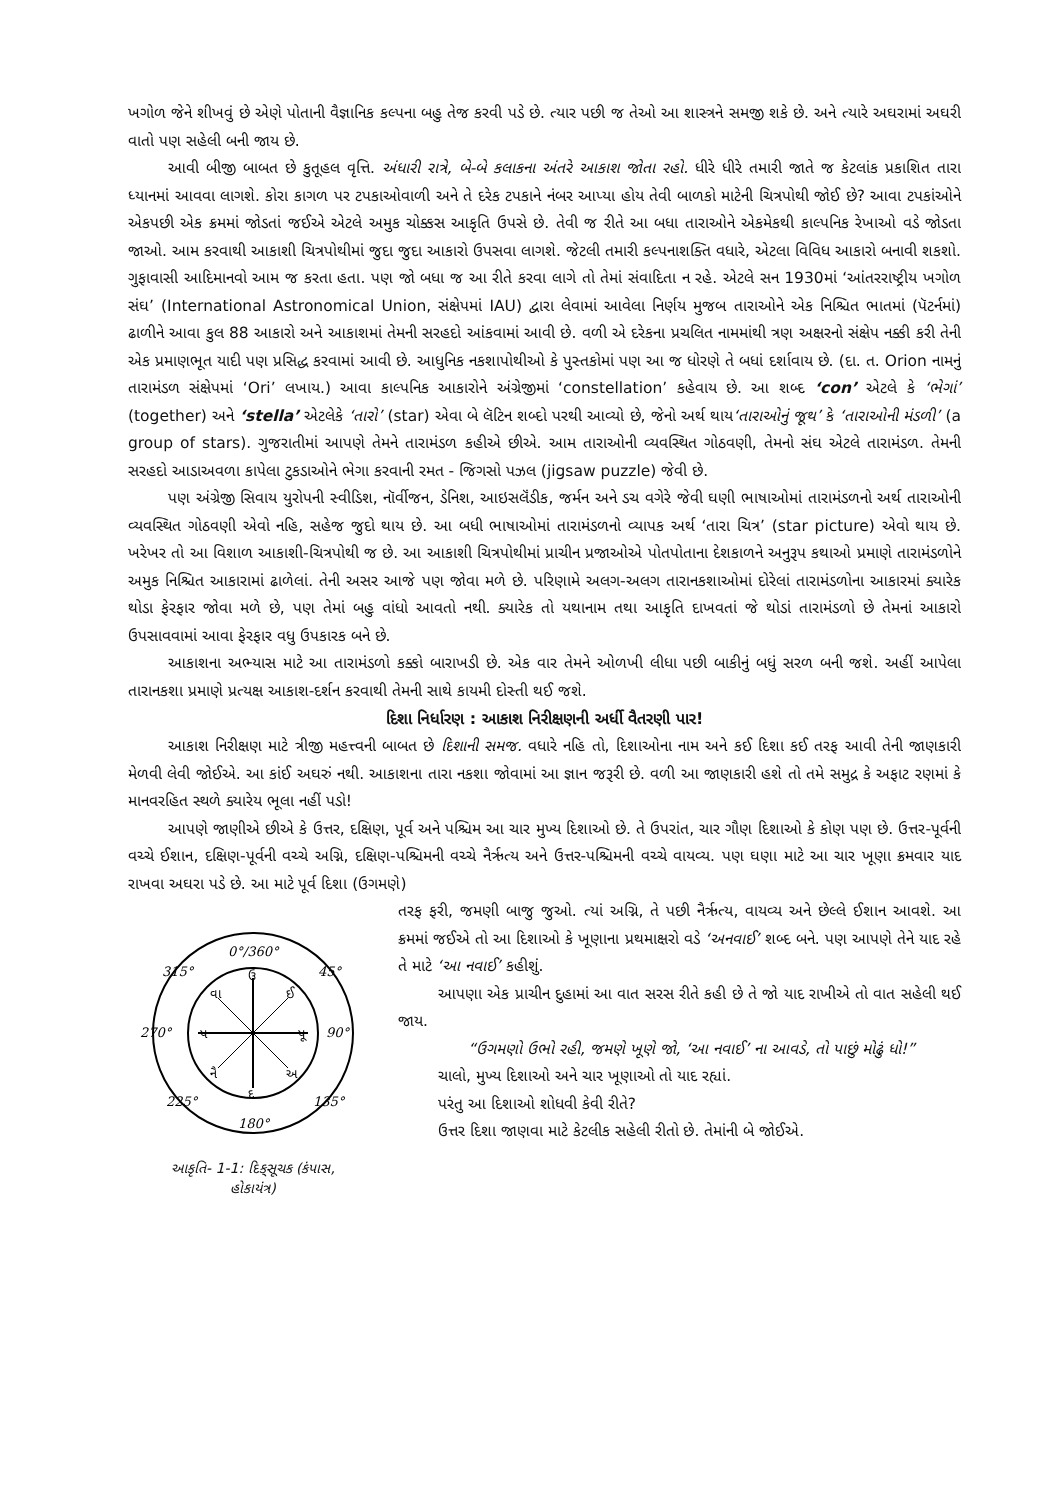ખગોળ જેને શીખવું છે એણે પોતાની વૈજ્ઞાનિક કલ્પના બહુ તેજ કરવી પડે છે. ત્યાર પછી જ તેઓ આ શાસ્ત્રને સમજી શકે છે. અને ત્યારે અઘરામાં અઘરી વાતો પણ સહેલી બની જાય છે.
આવી બીજી બાબત છે કુતૂહલ વૃત્તિ. અંધારી રાત્રે, બે-બે કલાકના અંતરે આકાશ જોતા રહો. ધીરે ધીરે તમારી જાતે જ કેટલાંક પ્રકાશિત તારા ધ્યાનમાં આવવા લાગશે. કોરા કાગળ પર ટપકાઓવાળી અને તે દરેક ટપકાને નંબર આપ્યા હોય તેવી બાળકો માટેની ચિત્રપોથી જોઈ છે? આવા ટપકાંઓને એકપછી એક ક્રમમાં જોડતાં જઈએ એટલે અમુક ચોક્કસ આકૃતિ ઉપસે છે. તેવી જ રીતે આ બધા તારાઓને એકમેકથી કાલ્પનિક રેખાઓ વડે જોડતા જાઓ. આમ કરવાથી આકાશી ચિત્રપોથીમાં જુદા જુદા આકારો ઉપસવા લાગશે. જેટલી તમારી કલ્પનાશક્તિ વધારે, એટલા વિવિધ આકારો બનાવી શકશો. ગુફાવાસી આદિમાનવો આમ જ કરતા હતા. પણ જો બધા જ આ રીતે કરવા લાગે તો તેમાં સંવાદિતા ન રહે. એટલે સન 1930માં ‘આંતરરાષ્ટ્રીય ખગોળ સંઘ’ (International Astronomical Union, સંક્ષેપમાં IAU) દ્વારા લેવામાં આવેલા નિર્ણય મુજબ તારાઓને એક નિશ્ચિત ભાતમાં (પૅટર્નમાં) ઢાળીને આવા કુલ 88 આકારો અને આકાશમાં તેમની સરહદો આંકવામાં આવી છે. વળી એ દરેકના પ્રચલિત નામમાંથી ત્રણ અક્ષરનો સંક્ષેપ નક્કી કરી તેની એક પ્રમાણભૂત યાદી પણ પ્રસિદ્ધ કરવામાં આવી છે. આધુનિક નકશાપોથીઓ કે પુસ્તકોમાં પણ આ જ ધોરણે તે બધાં દર્શાવાય છે. (દા. ત. Orion નામનું તારામંડળ સંક્ષેપમાં ‘Ori’ લખાય.) આવા કાલ્પનિક આકારોને અંગ્રેજીમાં ‘constellation’ કહેવાય છે. આ શબ્દ ‘con’ એટલે કે ‘ભેગાં’ (together) અને ‘stella’ એટલેકે ‘તારો’ (star) એવા બે લૅટિન શબ્દો પરથી આવ્યો છે, જેનો અર્થ થાય‘તારાઓનું જૂથ’ કે ‘તારાઓની મંડળી’ (a group of stars). ગુજરાતીમાં આપણે તેમને તારામંડળ કહીએ છીએ. આમ તારાઓની વ્યવસ્થિત ગોઠવણી, તેમનો સંઘ એટલે તારામંડળ. તેમની સરહદો આડાઅવળા કાપેલા ટુકડાઓને ભેગા કરવાની રમત - જિગસો પઝલ (jigsaw puzzle) જેવી છે.
પણ અંગ્રેજી સિવાય યુરોપની સ્વીડિશ, નૉર્વીજન, ડેનિશ, આઇસલૅંડીક, જર્મન અને ડચ વગેરે જેવી ઘણી ભાષાઓમાં તારામંડળનો અર્થ તારાઓની વ્યવસ્થિત ગોઠવણી એવો નહિ, સહેજ જુદો થાય છે. આ બધી ભાષાઓમાં તારામંડળનો વ્યાપક અર્થ ‘તારા ચિત્ર’ (star picture) એવો થાય છે. ખરેખર તો આ વિશાળ આકાશી-ચિત્રપોથી જ છે. આ આકાશી ચિત્રપોથીમાં પ્રાચીન પ્રજાઓએ પોતપોતાના દેશકાળને અનુરૂપ કથાઓ પ્રમાણે તારામંડળોને અમુક નિશ્ચિત આકારામાં ઢાળેલાં. તેની અસર આજે પણ જોવા મળે છે. પરિણામે અલગ-અલગ તારાનકશાઓમાં દોરેલાં તારામંડળોના આકારમાં ક્યારેક થોડા ફેરફાર જોવા મળે છે, પણ તેમાં બહુ વાંધો આવતો નથી. ક્યારેક તો યથાનામ તથા આકૃતિ દાખવતાં જે થોડાં તારામંડળો છે તેમનાં આકારો ઉપસાવવામાં આવા ફેરફાર વધુ ઉપકારક બને છે.
આકાશના અભ્યાસ માટે આ તારામંડળો કક્કો બારાખડી છે. એક વાર તેમને ઓળખી લીધા પછી બાકીનું બધું સરળ બની જશે. અહીં આપેલા તારાનકશા પ્રમાણે પ્રત્યક્ષ આકાશ-દર્શન કરવાથી તેમની સાથે કાયમી દોસ્તી થઈ જશે.
દિશા નિર્ધારણ : આકાશ નિરીક્ષણની અર્ધી વૈતરણી પાર!
આકાશ નિરીક્ષણ માટે ત્રીજી મહત્ત્વની બાબત છે દિશાની સમજ. વધારે નહિ તો, દિશાઓના નામ અને કઈ દિશા કઈ તરફ આવી તેની જાણકારી મેળવી લેવી જોઈએ. આ કાંઈ અઘરું નથી. આકાશના તારા નકશા જોવામાં આ જ્ઞાન જરૂરી છે. વળી આ જાણકારી હશે તો તમે સમુદ્ર કે અફાટ રણમાં કે માનવરહિત સ્થળે ક્યારેય ભૂલા નહીં પડો!
આપણે જાણીએ છીએ કે ઉત્તર, દક્ષિણ, પૂર્વ અને પશ્ચિમ આ ચાર મુખ્ય દિશાઓ છે. તે ઉપરાંત, ચાર ગૌણ દિશાઓ કે કોણ પણ છે. ઉત્તર-પૂર્વની વચ્ચે ઈશાન, દક્ષિણ-પૂર્વની વચ્ચે અગ્નિ, દક્ષિણ-પશ્ચિમની વચ્ચે નૈર્ઋત્ય અને ઉત્તર-પશ્ચિમની વચ્ચે વાયવ્ય. પણ ઘણા માટે આ ચાર ખૂણા ક્રમવાર યાદ રાખવા અઘરા પડે છે. આ માટે પૂર્વ દિશા (ઉગમણે)
0°/360°
315°
45°
270°
90°
225°
135°
180°
ઉ
દ
પ
પૂ
વા
ઈ
નૈ
અ
આકૃતિ- 1-1: દિક્‌સૂચક (કંપાસ,
હોકાયંત્ર)
તરફ ફરી, જમણી બાજુ જુઓ. ત્યાં અગ્નિ, તે પછી નૈર્ઋત્ય, વાયવ્ય અને છેલ્લે ઈશાન આવશે. આ ક્રમમાં જઈએ તો આ દિશાઓ કે ખૂણાના પ્રથમાક્ષરો વડે ‘અનવાઈ’ શબ્દ બને. પણ આપણે તેને યાદ રહે તે માટે ‘આ નવાઈ’ કહીશું.
આપણા એક પ્રાચીન દુહામાં આ વાત સરસ રીતે કહી છે તે જો યાદ રાખીએ તો વાત સહેલી થઈ જાય.
“ઉગમણો ઉભો રહી, જમણે ખૂણે જો, ‘આ નવાઈ’ ના આવડે, તો પાછું મોઢું ધો!”
ચાલો, મુખ્ય દિશાઓ અને ચાર ખૂણાઓ તો યાદ રહ્યાં.
પરંતુ આ દિશાઓ શોધવી કેવી રીતે?
ઉત્તર દિશા જાણવા માટે કેટલીક સહેલી રીતો છે. તેમાંની બે જોઈએ.